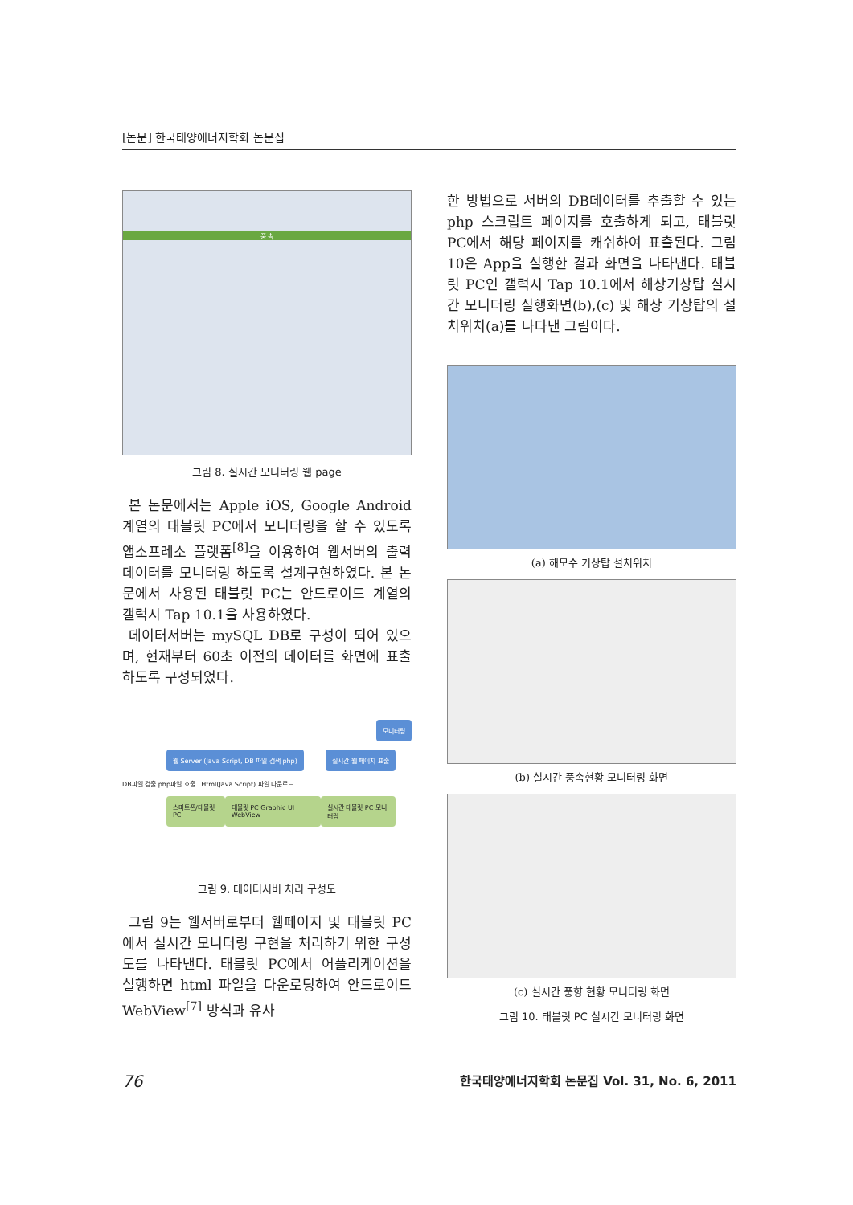[논문] 한국태양에너지학회 논문집
풍 속
그림 8. 실시간 모니터링 웹 page
본 논문에서는 Apple iOS, Google Android 계열의 태블릿 PC에서 모니터링을 할 수 있도록 앱소프레소 플랫폼<sup>[8]</sup>을 이용하여 웹서버의 출력 데이터를 모니터링 하도록 설계구현하였다. 본 논문에서 사용된 태블릿 PC는 안드로이드 계열의 갤럭시 Tap 10.1을 사용하였다.
데이터서버는 mySQL DB로 구성이 되어 있으며, 현재부터 60초 이전의 데이터를 화면에 표출하도록 구성되었다.
모니터링
웹 Server (Java Script, DB 파일 검색 php) 실시간 웹 페이지 표출
DB파일 검출 php파일 호출 Html(Java Script) 파일 다운로드
스마트폰/태블릿 PC 태블릿 PC Graphic UI WebView 실시간 태블릿 PC 모니터링
그림 9. 데이터서버 처리 구성도
그림 9는 웹서버로부터 웹페이지 및 태블릿 PC에서 실시간 모니터링 구현을 처리하기 위한 구성도를 나타낸다. 태블릿 PC에서 어플리케이션을 실행하면 html 파일을 다운로딩하여 안드로이드 WebView<sup>[7]</sup> 방식과 유사
한 방법으로 서버의 DB데이터를 추출할 수 있는 php 스크립트 페이지를 호출하게 되고, 태블릿 PC에서 해당 페이지를 캐쉬하여 표출된다. 그림 10은 App을 실행한 결과 화면을 나타낸다. 태블릿 PC인 갤럭시 Tap 10.1에서 해상기상탑 실시간 모니터링 실행화면(b),(c) 및 해상 기상탑의 설치위치(a)를 나타낸 그림이다.
(a) 해모수 기상탑 설치위치
(b) 실시간 풍속현황 모니터링 화면
(c) 실시간 풍향 현황 모니터링 화면
그림 10. 태블릿 PC 실시간 모니터링 화면
76 한국태양에너지학회 논문집 Vol. 31, No. 6, 2011